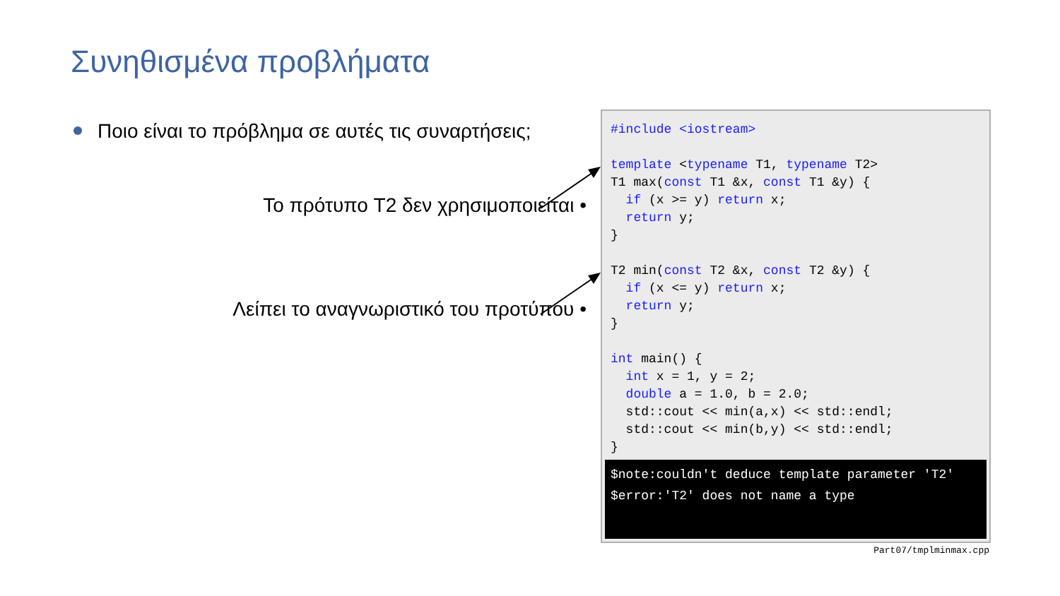Συνηθισμένα προβλήματα
Ποιο είναι το πρόβλημα σε αυτές τις συναρτήσεις;
Το πρότυπο T2 δεν χρησιμοποιείται •
Λείπει το αναγνωριστικό του προτύπου •
#include <iostream>

template <typename T1, typename T2>
T1 max(const T1 &x, const T1 &y) {
  if (x >= y) return x;
  return y;
}

T2 min(const T2 &x, const T2 &y) {
  if (x <= y) return x;
  return y;
}

int main() {
  int x = 1, y = 2;
  double a = 1.0, b = 2.0;
  std::cout << min(a,x) << std::endl;
  std::cout << min(b,y) << std::endl;
}
$note:couldn't deduce template parameter 'T2'
$error:'T2' does not name a type
Part07/tmplminmax.cpp